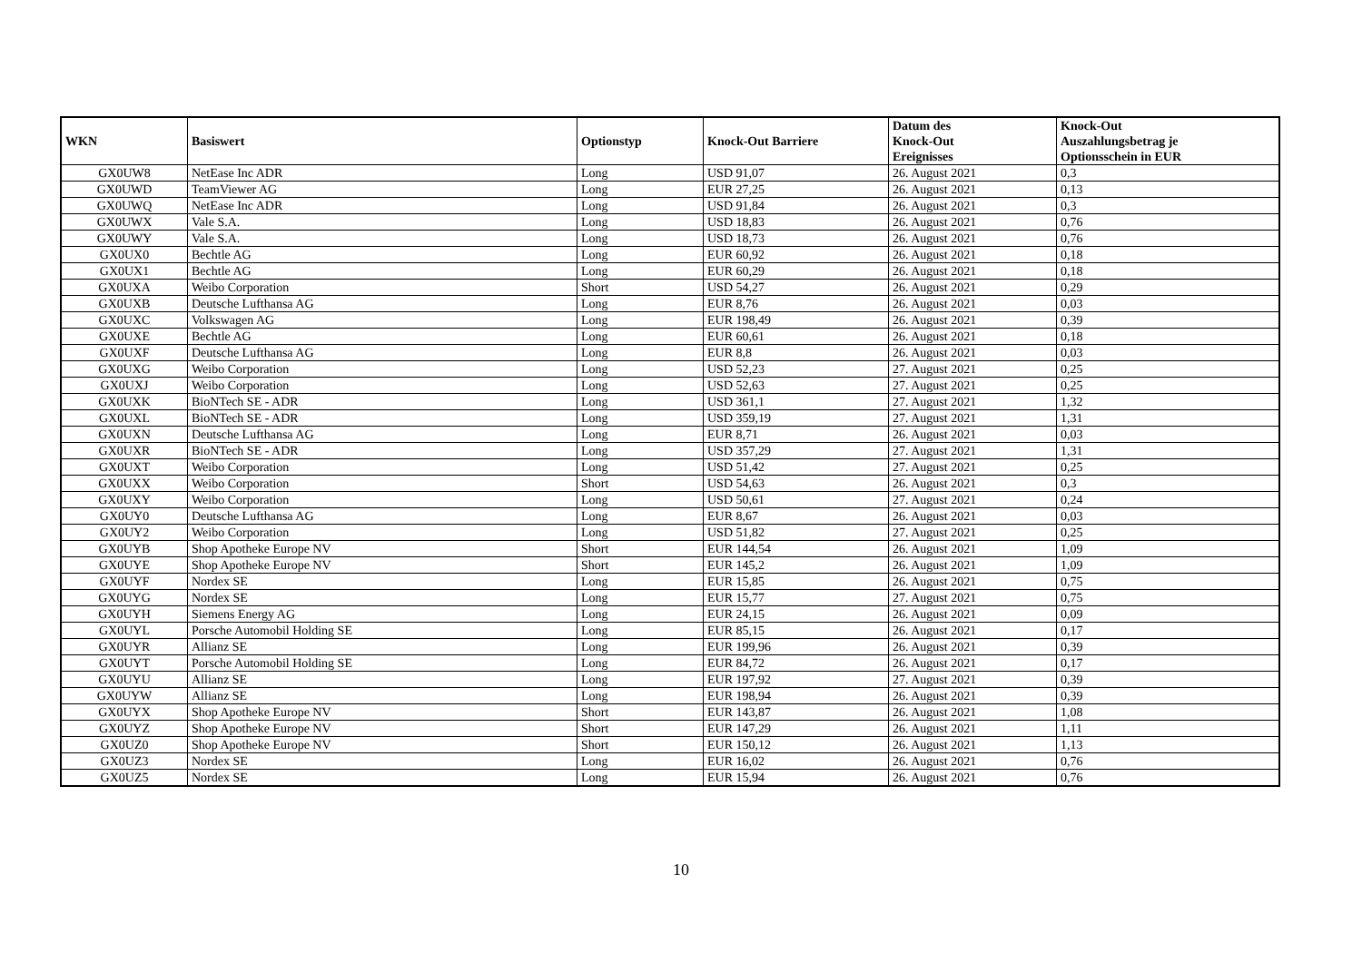| WKN | Basiswert | Optionstyp | Knock-Out Barriere | Datum des Knock-Out Ereignisses | Knock-Out Auszahlungsbetrag je Optionsschein in EUR |
| --- | --- | --- | --- | --- | --- |
| GX0UW8 | NetEase Inc ADR | Long | USD 91,07 | 26. August 2021 | 0,3 |
| GX0UWD | TeamViewer AG | Long | EUR 27,25 | 26. August 2021 | 0,13 |
| GX0UWQ | NetEase Inc ADR | Long | USD 91,84 | 26. August 2021 | 0,3 |
| GX0UWX | Vale S.A. | Long | USD 18,83 | 26. August 2021 | 0,76 |
| GX0UWY | Vale S.A. | Long | USD 18,73 | 26. August 2021 | 0,76 |
| GX0UX0 | Bechtle AG | Long | EUR 60,92 | 26. August 2021 | 0,18 |
| GX0UX1 | Bechtle AG | Long | EUR 60,29 | 26. August 2021 | 0,18 |
| GX0UXA | Weibo Corporation | Short | USD 54,27 | 26. August 2021 | 0,29 |
| GX0UXB | Deutsche Lufthansa AG | Long | EUR 8,76 | 26. August 2021 | 0,03 |
| GX0UXC | Volkswagen AG | Long | EUR 198,49 | 26. August 2021 | 0,39 |
| GX0UXE | Bechtle AG | Long | EUR 60,61 | 26. August 2021 | 0,18 |
| GX0UXF | Deutsche Lufthansa AG | Long | EUR 8,8 | 26. August 2021 | 0,03 |
| GX0UXG | Weibo Corporation | Long | USD 52,23 | 27. August 2021 | 0,25 |
| GX0UXJ | Weibo Corporation | Long | USD 52,63 | 27. August 2021 | 0,25 |
| GX0UXK | BioNTech SE - ADR | Long | USD 361,1 | 27. August 2021 | 1,32 |
| GX0UXL | BioNTech SE - ADR | Long | USD 359,19 | 27. August 2021 | 1,31 |
| GX0UXN | Deutsche Lufthansa AG | Long | EUR 8,71 | 26. August 2021 | 0,03 |
| GX0UXR | BioNTech SE - ADR | Long | USD 357,29 | 27. August 2021 | 1,31 |
| GX0UXT | Weibo Corporation | Long | USD 51,42 | 27. August 2021 | 0,25 |
| GX0UXX | Weibo Corporation | Short | USD 54,63 | 26. August 2021 | 0,3 |
| GX0UXY | Weibo Corporation | Long | USD 50,61 | 27. August 2021 | 0,24 |
| GX0UY0 | Deutsche Lufthansa AG | Long | EUR 8,67 | 26. August 2021 | 0,03 |
| GX0UY2 | Weibo Corporation | Long | USD 51,82 | 27. August 2021 | 0,25 |
| GX0UYB | Shop Apotheke Europe NV | Short | EUR 144,54 | 26. August 2021 | 1,09 |
| GX0UYE | Shop Apotheke Europe NV | Short | EUR 145,2 | 26. August 2021 | 1,09 |
| GX0UYF | Nordex SE | Long | EUR 15,85 | 26. August 2021 | 0,75 |
| GX0UYG | Nordex SE | Long | EUR 15,77 | 27. August 2021 | 0,75 |
| GX0UYH | Siemens Energy AG | Long | EUR 24,15 | 26. August 2021 | 0,09 |
| GX0UYL | Porsche Automobil Holding SE | Long | EUR 85,15 | 26. August 2021 | 0,17 |
| GX0UYR | Allianz SE | Long | EUR 199,96 | 26. August 2021 | 0,39 |
| GX0UYT | Porsche Automobil Holding SE | Long | EUR 84,72 | 26. August 2021 | 0,17 |
| GX0UYU | Allianz SE | Long | EUR 197,92 | 27. August 2021 | 0,39 |
| GX0UYW | Allianz SE | Long | EUR 198,94 | 26. August 2021 | 0,39 |
| GX0UYX | Shop Apotheke Europe NV | Short | EUR 143,87 | 26. August 2021 | 1,08 |
| GX0UYZ | Shop Apotheke Europe NV | Short | EUR 147,29 | 26. August 2021 | 1,11 |
| GX0UZ0 | Shop Apotheke Europe NV | Short | EUR 150,12 | 26. August 2021 | 1,13 |
| GX0UZ3 | Nordex SE | Long | EUR 16,02 | 26. August 2021 | 0,76 |
| GX0UZ5 | Nordex SE | Long | EUR 15,94 | 26. August 2021 | 0,76 |
10